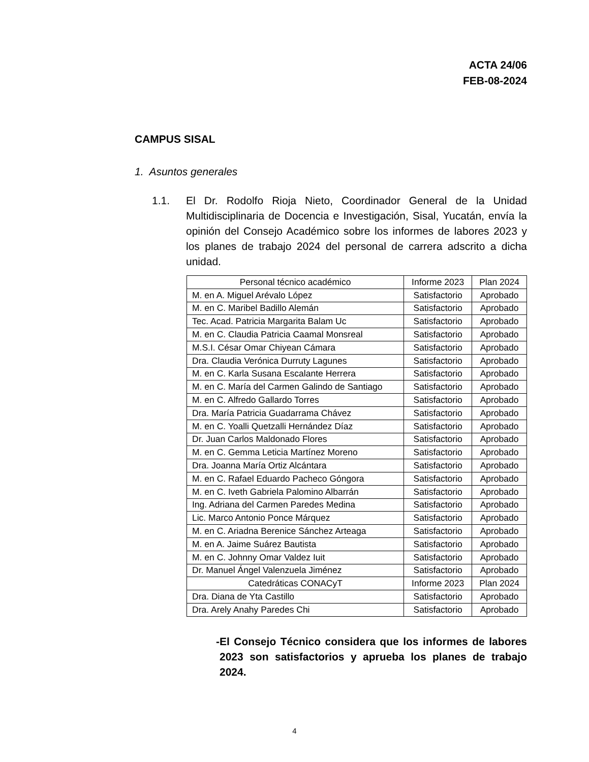ACTA 24/06
FEB-08-2024
CAMPUS SISAL
1. Asuntos generales
1.1. El Dr. Rodolfo Rioja Nieto, Coordinador General de la Unidad Multidisciplinaria de Docencia e Investigación, Sisal, Yucatán, envía la opinión del Consejo Académico sobre los informes de labores 2023 y los planes de trabajo 2024 del personal de carrera adscrito a dicha unidad.
| Personal técnico académico | Informe 2023 | Plan 2024 |
| M. en A. Miguel Arévalo López | Satisfactorio | Aprobado |
| M. en C. Maribel Badillo Alemán | Satisfactorio | Aprobado |
| Tec. Acad. Patricia Margarita Balam Uc | Satisfactorio | Aprobado |
| M. en C. Claudia Patricia Caamal Monsreal | Satisfactorio | Aprobado |
| M.S.I. César Omar Chiyean Cámara | Satisfactorio | Aprobado |
| Dra. Claudia Verónica Durruty Lagunes | Satisfactorio | Aprobado |
| M. en C. Karla Susana Escalante Herrera | Satisfactorio | Aprobado |
| M. en C. María del Carmen Galindo de Santiago | Satisfactorio | Aprobado |
| M. en C. Alfredo Gallardo Torres | Satisfactorio | Aprobado |
| Dra. María Patricia Guadarrama Chávez | Satisfactorio | Aprobado |
| M. en C. Yoalli Quetzalli Hernández Díaz | Satisfactorio | Aprobado |
| Dr. Juan Carlos Maldonado Flores | Satisfactorio | Aprobado |
| M. en C. Gemma Leticia Martínez Moreno | Satisfactorio | Aprobado |
| Dra. Joanna María Ortiz Alcántara | Satisfactorio | Aprobado |
| M. en C. Rafael Eduardo Pacheco Góngora | Satisfactorio | Aprobado |
| M. en C. Iveth Gabriela Palomino Albarrán | Satisfactorio | Aprobado |
| Ing. Adriana del Carmen Paredes Medina | Satisfactorio | Aprobado |
| Lic. Marco Antonio Ponce Márquez | Satisfactorio | Aprobado |
| M. en C. Ariadna Berenice Sánchez Arteaga | Satisfactorio | Aprobado |
| M. en A. Jaime Suárez Bautista | Satisfactorio | Aprobado |
| M. en C. Johnny Omar Valdez Iuit | Satisfactorio | Aprobado |
| Dr. Manuel Ángel Valenzuela Jiménez | Satisfactorio | Aprobado |
| Catedráticas CONACyT | Informe 2023 | Plan 2024 |
| Dra. Diana de Yta Castillo | Satisfactorio | Aprobado |
| Dra. Arely Anahy Paredes Chi | Satisfactorio | Aprobado |
- El Consejo Técnico considera que los informes de labores 2023 son satisfactorios y aprueba los planes de trabajo 2024.
4